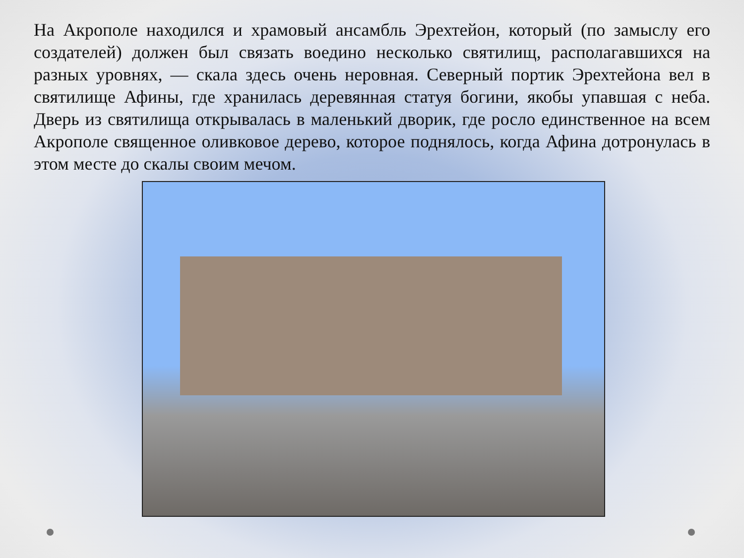На Акрополе находился и храмовый ансамбль Эрехтейон, который (по замыслу его создателей) должен был связать воедино несколько святилищ, располагавшихся на разных уровнях, — скала здесь очень неровная. Северный портик Эрехтейона вел в святилище Афины, где хранилась деревянная статуя богини, якобы упавшая с неба. Дверь из святилища открывалась в маленький дворик, где росло единственное на всем Акрополе священное оливковое дерево, которое поднялось, когда Афина дотронулась в этом месте до скалы своим мечом.